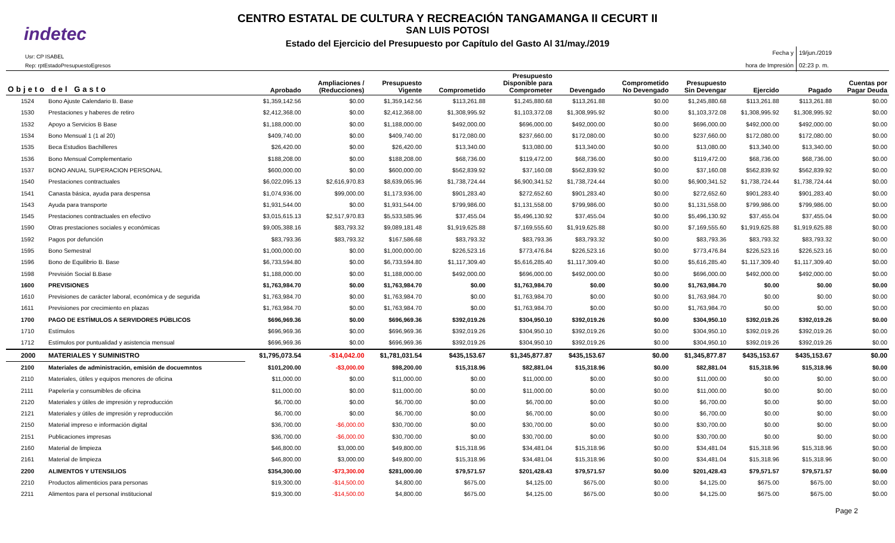indetec
Usr: CP ISABEL
Rep: rptEstadoPresupuestoEgresos
CENTRO ESTATAL DE CULTURA Y RECREACIÓN TANGAMANGA II CECURT II
SAN LUIS POTOSI
Estado del Ejercicio del Presupuesto por Capítulo del Gasto Al 31/may./2019
Fecha y 19/jun./2019
hora de Impresión 02:23 p. m.
| Objeto del Gasto | | Aprobado | Ampliaciones / (Reducciones) | Presupuesto Vigente | Comprometido | Presupuesto Disponible para Comprometer | Devengado | Comprometido No Devengado | Presupuesto Sin Devengar | Ejercido | Pagado | Cuentas por Pagar Deuda |
| --- | --- | --- | --- | --- | --- | --- | --- | --- | --- | --- | --- | --- |
| 1524 | Bono Ajuste Calendario B. Base | $1,359,142.56 | $0.00 | $1,359,142.56 | $113,261.88 | $1,245,880.68 | $113,261.88 | $0.00 | $1,245,880.68 | $113,261.88 | $113,261.88 | $0.00 |
| 1530 | Prestaciones y haberes de retiro | $2,412,368.00 | $0.00 | $2,412,368.00 | $1,308,995.92 | $1,103,372.08 | $1,308,995.92 | $0.00 | $1,103,372.08 | $1,308,995.92 | $1,308,995.92 | $0.00 |
| 1532 | Apoyo a Servicios B Base | $1,188,000.00 | $0.00 | $1,188,000.00 | $492,000.00 | $696,000.00 | $492,000.00 | $0.00 | $696,000.00 | $492,000.00 | $492,000.00 | $0.00 |
| 1534 | Bono Mensual 1 (1 al 20) | $409,740.00 | $0.00 | $409,740.00 | $172,080.00 | $237,660.00 | $172,080.00 | $0.00 | $237,660.00 | $172,080.00 | $172,080.00 | $0.00 |
| 1535 | Beca Estudios Bachilleres | $26,420.00 | $0.00 | $26,420.00 | $13,340.00 | $13,080.00 | $13,340.00 | $0.00 | $13,080.00 | $13,340.00 | $13,340.00 | $0.00 |
| 1536 | Bono Mensual Complementario | $188,208.00 | $0.00 | $188,208.00 | $68,736.00 | $119,472.00 | $68,736.00 | $0.00 | $119,472.00 | $68,736.00 | $68,736.00 | $0.00 |
| 1537 | BONO ANUAL SUPERACION PERSONAL | $600,000.00 | $0.00 | $600,000.00 | $562,839.92 | $37,160.08 | $562,839.92 | $0.00 | $37,160.08 | $562,839.92 | $562,839.92 | $0.00 |
| 1540 | Prestaciones contractuales | $6,022,095.13 | $2,616,970.83 | $8,639,065.96 | $1,738,724.44 | $6,900,341.52 | $1,738,724.44 | $0.00 | $6,900,341.52 | $1,738,724.44 | $1,738,724.44 | $0.00 |
| 1541 | Canasta básica, ayuda para despensa | $1,074,936.00 | $99,000.00 | $1,173,936.00 | $901,283.40 | $272,652.60 | $901,283.40 | $0.00 | $272,652.60 | $901,283.40 | $901,283.40 | $0.00 |
| 1543 | Ayuda para transporte | $1,931,544.00 | $0.00 | $1,931,544.00 | $799,986.00 | $1,131,558.00 | $799,986.00 | $0.00 | $1,131,558.00 | $799,986.00 | $799,986.00 | $0.00 |
| 1545 | Prestaciones contractuales en efectivo | $3,015,615.13 | $2,517,970.83 | $5,533,585.96 | $37,455.04 | $5,496,130.92 | $37,455.04 | $0.00 | $5,496,130.92 | $37,455.04 | $37,455.04 | $0.00 |
| 1590 | Otras prestaciones sociales y económicas | $9,005,388.16 | $83,793.32 | $9,089,181.48 | $1,919,625.88 | $7,169,555.60 | $1,919,625.88 | $0.00 | $7,169,555.60 | $1,919,625.88 | $1,919,625.88 | $0.00 |
| 1592 | Pagos por defunción | $83,793.36 | $83,793.32 | $167,586.68 | $83,793.32 | $83,793.36 | $83,793.32 | $0.00 | $83,793.36 | $83,793.32 | $83,793.32 | $0.00 |
| 1595 | Bono Semestral | $1,000,000.00 | $0.00 | $1,000,000.00 | $226,523.16 | $773,476.84 | $226,523.16 | $0.00 | $773,476.84 | $226,523.16 | $226,523.16 | $0.00 |
| 1596 | Bono de Equilibrio B. Base | $6,733,594.80 | $0.00 | $6,733,594.80 | $1,117,309.40 | $5,616,285.40 | $1,117,309.40 | $0.00 | $5,616,285.40 | $1,117,309.40 | $1,117,309.40 | $0.00 |
| 1598 | Previsión Social B.Base | $1,188,000.00 | $0.00 | $1,188,000.00 | $492,000.00 | $696,000.00 | $492,000.00 | $0.00 | $696,000.00 | $492,000.00 | $492,000.00 | $0.00 |
| 1600 | PREVISIONES | $1,763,984.70 | $0.00 | $1,763,984.70 | $0.00 | $1,763,984.70 | $0.00 | $0.00 | $1,763,984.70 | $0.00 | $0.00 | $0.00 |
| 1610 | Previsiones de carácter laboral, económica y de segurida | $1,763,984.70 | $0.00 | $1,763,984.70 | $0.00 | $1,763,984.70 | $0.00 | $0.00 | $1,763,984.70 | $0.00 | $0.00 | $0.00 |
| 1611 | Previsiones por crecimiento en plazas | $1,763,984.70 | $0.00 | $1,763,984.70 | $0.00 | $1,763,984.70 | $0.00 | $0.00 | $1,763,984.70 | $0.00 | $0.00 | $0.00 |
| 1700 | PAGO DE ESTÍMULOS A SERVIDORES PÚBLICOS | $696,969.36 | $0.00 | $696,969.36 | $392,019.26 | $304,950.10 | $392,019.26 | $0.00 | $304,950.10 | $392,019.26 | $392,019.26 | $0.00 |
| 1710 | Estímulos | $696,969.36 | $0.00 | $696,969.36 | $392,019.26 | $304,950.10 | $392,019.26 | $0.00 | $304,950.10 | $392,019.26 | $392,019.26 | $0.00 |
| 1712 | Estímulos por puntualidad y asistencia mensual | $696,969.36 | $0.00 | $696,969.36 | $392,019.26 | $304,950.10 | $392,019.26 | $0.00 | $304,950.10 | $392,019.26 | $392,019.26 | $0.00 |
| 2000 | MATERIALES Y SUMINISTRO | $1,795,073.54 | -$14,042.00 | $1,781,031.54 | $435,153.67 | $1,345,877.87 | $435,153.67 | $0.00 | $1,345,877.87 | $435,153.67 | $435,153.67 | $0.00 |
| 2100 | Materiales de administración, emisión de docuemntos | $101,200.00 | -$3,000.00 | $98,200.00 | $15,318.96 | $82,881.04 | $15,318.96 | $0.00 | $82,881.04 | $15,318.96 | $15,318.96 | $0.00 |
| 2110 | Materiales, útiles y equipos menores de oficina | $11,000.00 | $0.00 | $11,000.00 | $0.00 | $11,000.00 | $0.00 | $0.00 | $11,000.00 | $0.00 | $0.00 | $0.00 |
| 2111 | Papelería y consumibles de oficina | $11,000.00 | $0.00 | $11,000.00 | $0.00 | $11,000.00 | $0.00 | $0.00 | $11,000.00 | $0.00 | $0.00 | $0.00 |
| 2120 | Materiales y útiles de impresión y reproducción | $6,700.00 | $0.00 | $6,700.00 | $0.00 | $6,700.00 | $0.00 | $0.00 | $6,700.00 | $0.00 | $0.00 | $0.00 |
| 2121 | Materiales y útiles de impresión y reproducción | $6,700.00 | $0.00 | $6,700.00 | $0.00 | $6,700.00 | $0.00 | $0.00 | $6,700.00 | $0.00 | $0.00 | $0.00 |
| 2150 | Material impreso e información digital | $36,700.00 | -$6,000.00 | $30,700.00 | $0.00 | $30,700.00 | $0.00 | $0.00 | $30,700.00 | $0.00 | $0.00 | $0.00 |
| 2151 | Publicaciones impresas | $36,700.00 | -$6,000.00 | $30,700.00 | $0.00 | $30,700.00 | $0.00 | $0.00 | $30,700.00 | $0.00 | $0.00 | $0.00 |
| 2160 | Material de limpieza | $46,800.00 | $3,000.00 | $49,800.00 | $15,318.96 | $34,481.04 | $15,318.96 | $0.00 | $34,481.04 | $15,318.96 | $15,318.96 | $0.00 |
| 2161 | Material de limpieza | $46,800.00 | $3,000.00 | $49,800.00 | $15,318.96 | $34,481.04 | $15,318.96 | $0.00 | $34,481.04 | $15,318.96 | $15,318.96 | $0.00 |
| 2200 | ALIMENTOS Y UTENSILIOS | $354,300.00 | -$73,300.00 | $281,000.00 | $79,571.57 | $201,428.43 | $79,571.57 | $0.00 | $201,428.43 | $79,571.57 | $79,571.57 | $0.00 |
| 2210 | Productos alimenticios para personas | $19,300.00 | -$14,500.00 | $4,800.00 | $675.00 | $4,125.00 | $675.00 | $0.00 | $4,125.00 | $675.00 | $675.00 | $0.00 |
| 2211 | Alimentos para el personal institucional | $19,300.00 | -$14,500.00 | $4,800.00 | $675.00 | $4,125.00 | $675.00 | $0.00 | $4,125.00 | $675.00 | $675.00 | $0.00 |
Page 2